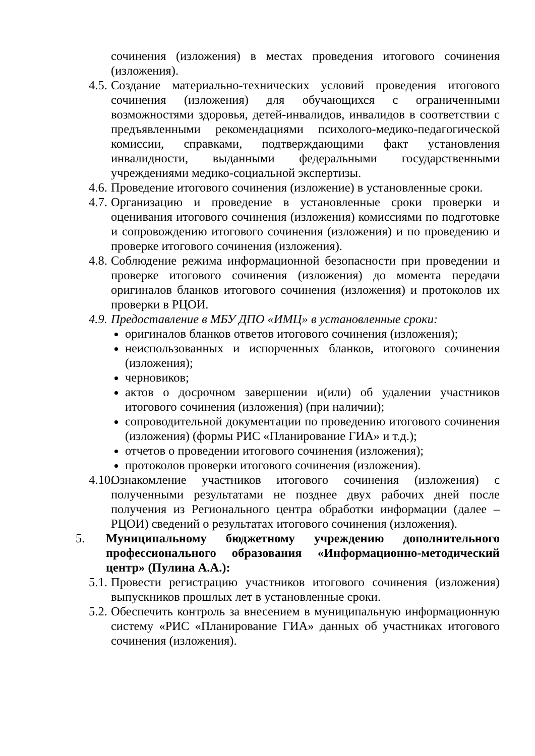сочинения (изложения) в местах проведения итогового сочинения (изложения).
4.5. Создание материально-технических условий проведения итогового сочинения (изложения) для обучающихся с ограниченными возможностями здоровья, детей-инвалидов, инвалидов в соответствии с предъявленными рекомендациями психолого-медико-педагогической комиссии, справками, подтверждающими факт установления инвалидности, выданными федеральными государственными учреждениями медико-социальной экспертизы.
4.6. Проведение итогового сочинения (изложение) в установленные сроки.
4.7. Организацию и проведение в установленные сроки проверки и оценивания итогового сочинения (изложения) комиссиями по подготовке и сопровождению итогового сочинения (изложения) и по проведению и проверке итогового сочинения (изложения).
4.8. Соблюдение режима информационной безопасности при проведении и проверке итогового сочинения (изложения) до момента передачи оригиналов бланков итогового сочинения (изложения) и протоколов их проверки в РЦОИ.
4.9. Предоставление в МБУ ДПО «ИМЦ» в установленные сроки:
оригиналов бланков ответов итогового сочинения (изложения);
неиспользованных и испорченных бланков, итогового сочинения (изложения);
черновиков;
актов о досрочном завершении и(или) об удалении участников итогового сочинения (изложения) (при наличии);
сопроводительной документации по проведению итогового сочинения (изложения) (формы РИС «Планирование ГИА» и т.д.);
отчетов о проведении итогового сочинения (изложения);
протоколов проверки итогового сочинения (изложения).
4.10. Ознакомление участников итогового сочинения (изложения) с полученными результатами не позднее двух рабочих дней после получения из Регионального центра обработки информации (далее – РЦОИ) сведений о результатах итогового сочинения (изложения).
5. Муниципальному бюджетному учреждению дополнительного профессионального образования «Информационно-методический центр» (Пулина А.А.):
5.1. Провести регистрацию участников итогового сочинения (изложения) выпускников прошлых лет в установленные сроки.
5.2. Обеспечить контроль за внесением в муниципальную информационную систему «РИС «Планирование ГИА» данных об участниках итогового сочинения (изложения).